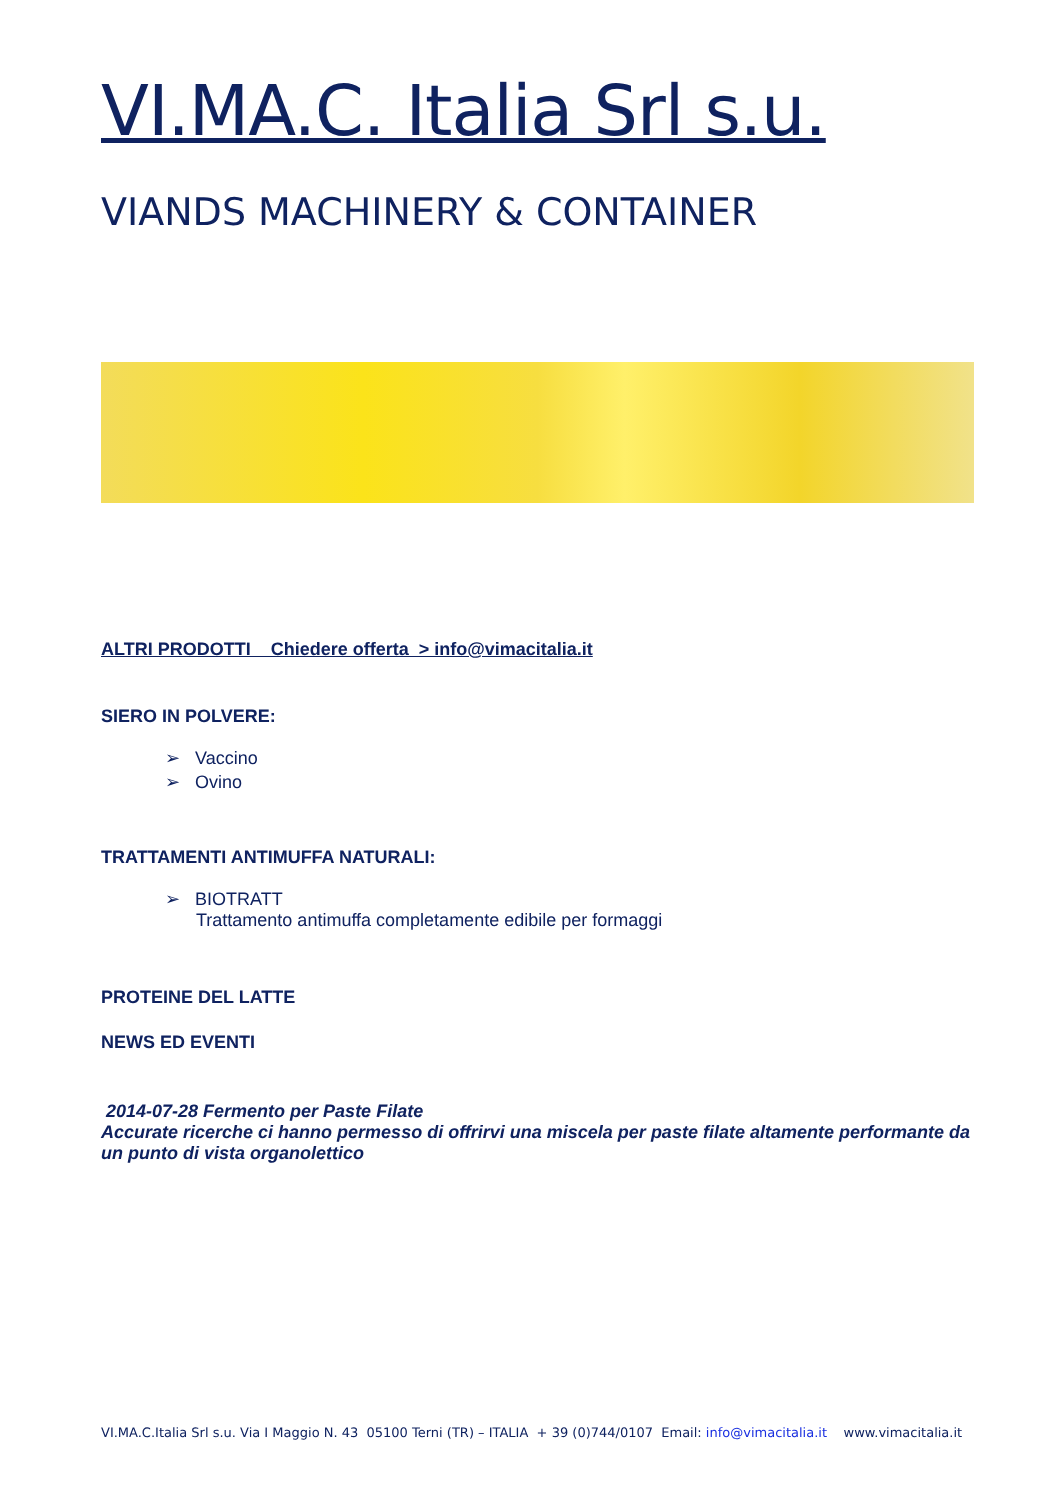VI.MA.C. Italia Srl s.u.
VIANDS MACHINERY & CONTAINER
ALTRI PRODOTTI Chiedere offerta > info@vimacitalia.it
SIERO IN POLVERE:
➢ Vaccino
➢ Ovino
TRATTAMENTI ANTIMUFFA NATURALI:
➢ BIOTRATT
Trattamento antimuffa completamente edibile per formaggi
PROTEINE DEL LATTE
NEWS ED EVENTI
2014-07-28 Fermento per Paste Filate
Accurate ricerche ci hanno permesso di offrirvi una miscela per paste filate altamente performante da un punto di vista organolettico
VI.MA.C.Italia Srl s.u. Via I Maggio N. 43 05100 Terni (TR) – ITALIA + 39 (0)744/0107 Email: info@vimacitalia.it www.vimacitalia.it